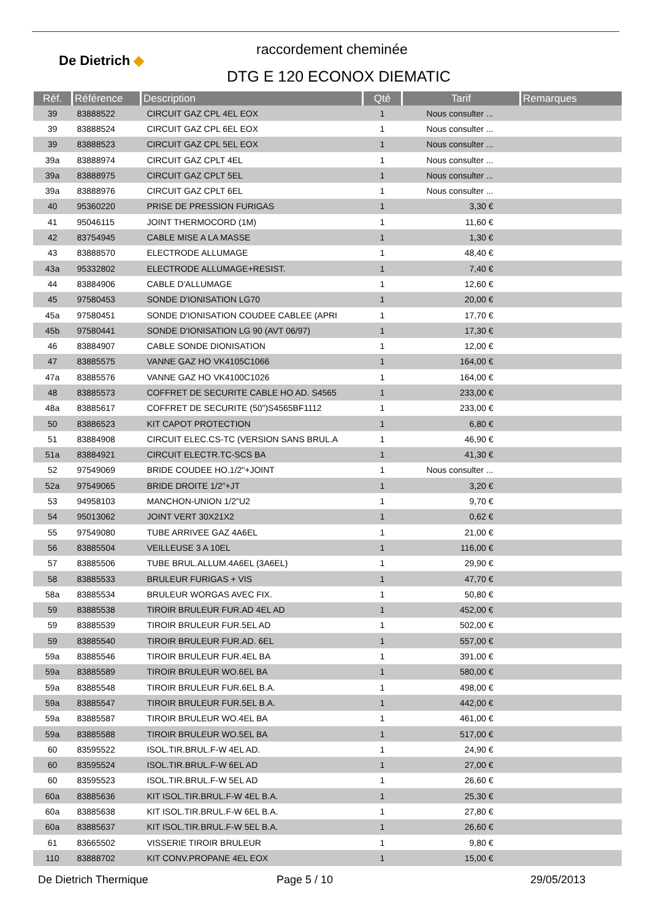De Dietrich ◆
raccordement cheminée
DTG E 120 ECONOX DIEMATIC
| Réf. | Référence | Description | Qté | Tarif | Remarques |
| --- | --- | --- | --- | --- | --- |
| 39 | 83888522 | CIRCUIT GAZ CPL 4EL EOX | 1 | Nous consulter ... | |
| 39 | 83888524 | CIRCUIT GAZ CPL 6EL EOX | 1 | Nous consulter ... | |
| 39 | 83888523 | CIRCUIT GAZ CPL 5EL EOX | 1 | Nous consulter ... | |
| 39a | 83888974 | CIRCUIT GAZ CPLT 4EL | 1 | Nous consulter ... | |
| 39a | 83888975 | CIRCUIT GAZ CPLT 5EL | 1 | Nous consulter ... | |
| 39a | 83888976 | CIRCUIT GAZ CPLT 6EL | 1 | Nous consulter ... | |
| 40 | 95360220 | PRISE DE PRESSION FURIGAS | 1 | 3,30 € | |
| 41 | 95046115 | JOINT THERMOCORD (1M) | 1 | 11,60 € | |
| 42 | 83754945 | CABLE MISE A LA MASSE | 1 | 1,30 € | |
| 43 | 83888570 | ELECTRODE ALLUMAGE | 1 | 48,40 € | |
| 43a | 95332802 | ELECTRODE ALLUMAGE+RESIST. | 1 | 7,40 € | |
| 44 | 83884906 | CABLE D'ALLUMAGE | 1 | 12,60 € | |
| 45 | 97580453 | SONDE D'IONISATION LG70 | 1 | 20,00 € | |
| 45a | 97580451 | SONDE D'IONISATION COUDEE CABLEE (APRI | 1 | 17,70 € | |
| 45b | 97580441 | SONDE D'IONISATION LG 90 (AVT 06/97) | 1 | 17,30 € | |
| 46 | 83884907 | CABLE SONDE DIONISATION | 1 | 12,00 € | |
| 47 | 83885575 | VANNE GAZ HO VK4105C1066 | 1 | 164,00 € | |
| 47a | 83885576 | VANNE GAZ HO VK4100C1026 | 1 | 164,00 € | |
| 48 | 83885573 | COFFRET DE SECURITE CABLE HO AD. S4565 | 1 | 233,00 € | |
| 48a | 83885617 | COFFRET DE SECURITE (50")S4565BF1112 | 1 | 233,00 € | |
| 50 | 83886523 | KIT CAPOT PROTECTION | 1 | 6,80 € | |
| 51 | 83884908 | CIRCUIT ELEC.CS-TC (VERSION SANS BRUL.A | 1 | 46,90 € | |
| 51a | 83884921 | CIRCUIT ELECTR.TC-SCS BA | 1 | 41,30 € | |
| 52 | 97549069 | BRIDE COUDEE HO.1/2"+JOINT | 1 | Nous consulter ... | |
| 52a | 97549065 | BRIDE DROITE 1/2"+JT | 1 | 3,20 € | |
| 53 | 94958103 | MANCHON-UNION 1/2"U2 | 1 | 9,70 € | |
| 54 | 95013062 | JOINT VERT 30X21X2 | 1 | 0,62 € | |
| 55 | 97549080 | TUBE ARRIVEE GAZ 4A6EL | 1 | 21,00 € | |
| 56 | 83885504 | VEILLEUSE 3 A 10EL | 1 | 116,00 € | |
| 57 | 83885506 | TUBE BRUL.ALLUM.4A6EL (3A6EL) | 1 | 29,90 € | |
| 58 | 83885533 | BRULEUR FURIGAS + VIS | 1 | 47,70 € | |
| 58a | 83885534 | BRULEUR WORGAS AVEC FIX. | 1 | 50,80 € | |
| 59 | 83885538 | TIROIR BRULEUR FUR.AD 4EL AD | 1 | 452,00 € | |
| 59 | 83885539 | TIROIR BRULEUR FUR.5EL AD | 1 | 502,00 € | |
| 59 | 83885540 | TIROIR BRULEUR FUR.AD. 6EL | 1 | 557,00 € | |
| 59a | 83885546 | TIROIR BRULEUR FUR.4EL BA | 1 | 391,00 € | |
| 59a | 83885589 | TIROIR BRULEUR WO.6EL BA | 1 | 580,00 € | |
| 59a | 83885548 | TIROIR BRULEUR FUR.6EL B.A. | 1 | 498,00 € | |
| 59a | 83885547 | TIROIR BRULEUR FUR.5EL B.A. | 1 | 442,00 € | |
| 59a | 83885587 | TIROIR BRULEUR WO.4EL BA | 1 | 461,00 € | |
| 59a | 83885588 | TIROIR BRULEUR WO.5EL BA | 1 | 517,00 € | |
| 60 | 83595522 | ISOL.TIR.BRUL.F-W 4EL AD. | 1 | 24,90 € | |
| 60 | 83595524 | ISOL.TIR.BRUL.F-W 6EL AD | 1 | 27,00 € | |
| 60 | 83595523 | ISOL.TIR.BRUL.F-W 5EL AD | 1 | 26,60 € | |
| 60a | 83885636 | KIT ISOL.TIR.BRUL.F-W 4EL B.A. | 1 | 25,30 € | |
| 60a | 83885638 | KIT ISOL.TIR.BRUL.F-W 6EL B.A. | 1 | 27,80 € | |
| 60a | 83885637 | KIT ISOL.TIR.BRUL.F-W 5EL B.A. | 1 | 26,60 € | |
| 61 | 83665502 | VISSERIE TIROIR BRULEUR | 1 | 9,80 € | |
| 110 | 83888702 | KIT CONV.PROPANE 4EL EOX | 1 | 15,00 € | |
De Dietrich Thermique Page 5 / 10 29/05/2013